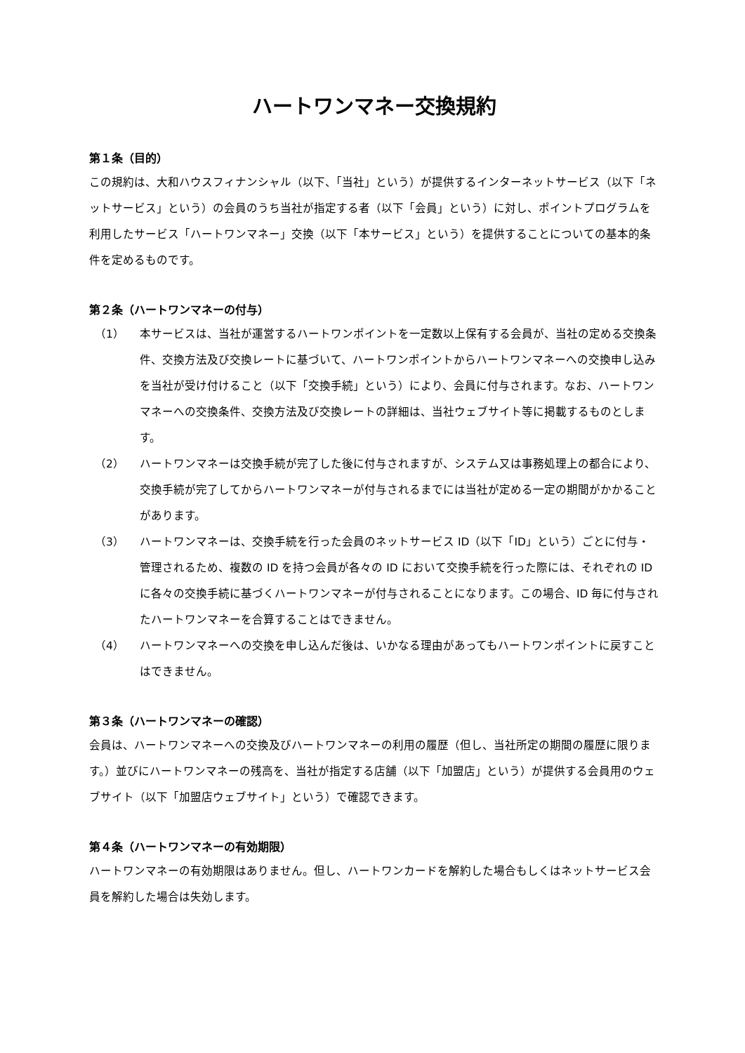ハートワンマネー交換規約
第１条（目的）
この規約は、大和ハウスフィナンシャル（以下、「当社」という）が提供するインターネットサービス（以下「ネットサービス」という）の会員のうち当社が指定する者（以下「会員」という）に対し、ポイントプログラムを利用したサービス「ハートワンマネー」交換（以下「本サービス」という）を提供することについての基本的条件を定めるものです。
第２条（ハートワンマネーの付与）
（1） 本サービスは、当社が運営するハートワンポイントを一定数以上保有する会員が、当社の定める交換条件、交換方法及び交換レートに基づいて、ハートワンポイントからハートワンマネーへの交換申し込みを当社が受け付けること（以下「交換手続」という）により、会員に付与されます。なお、ハートワンマネーへの交換条件、交換方法及び交換レートの詳細は、当社ウェブサイト等に掲載するものとします。
（2） ハートワンマネーは交換手続が完了した後に付与されますが、システム又は事務処理上の都合により、交換手続が完了してからハートワンマネーが付与されるまでには当社が定める一定の期間がかかることがあります。
（3） ハートワンマネーは、交換手続を行った会員のネットサービス ID（以下「ID」という）ごとに付与・管理されるため、複数の ID を持つ会員が各々の ID において交換手続を行った際には、それぞれの ID に各々の交換手続に基づくハートワンマネーが付与されることになります。この場合、ID 毎に付与されたハートワンマネーを合算することはできません。
（4） ハートワンマネーへの交換を申し込んだ後は、いかなる理由があってもハートワンポイントに戻すことはできません。
第３条（ハートワンマネーの確認）
会員は、ハートワンマネーへの交換及びハートワンマネーの利用の履歴（但し、当社所定の期間の履歴に限ります。）並びにハートワンマネーの残高を、当社が指定する店舗（以下「加盟店」という）が提供する会員用のウェブサイト（以下「加盟店ウェブサイト」という）で確認できます。
第４条（ハートワンマネーの有効期限）
ハートワンマネーの有効期限はありません。但し、ハートワンカードを解約した場合もしくはネットサービス会員を解約した場合は失効します。